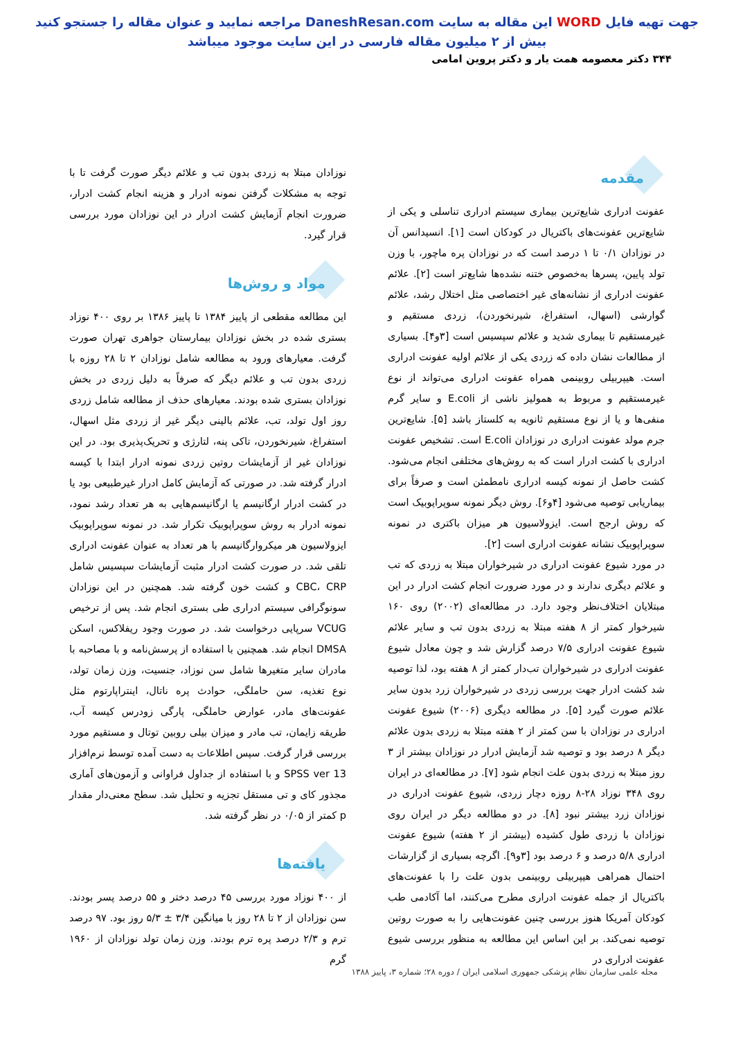جهت تهیه فایل WORD این مقاله به سایت DaneshResan.com مراجعه نمایید و عنوان مقاله را جستجو کنید
بیش از ۲ میلیون مقاله فارسی در این سایت موجود میباشد
۳۴۴ دکتر معصومه همت یار و دکتر پروین امامی
مقدمه
عفونت ادراری شایع‌ترین بیماری سیستم ادراری تناسلی و یکی از شایع‌ترین عفونت‌های باکتریال در کودکان است [۱]. انسیدانس آن در نوزادان ۰/۱ تا ۱ درصد است که در نوزادان پره ماچور، با وزن تولد پایین، پسرها به‌خصوص ختنه نشده‌ها شایع‌تر است [۲]. علائم عفونت ادراری از نشانه‌های غیر اختصاصی مثل اختلال رشد، علائم گوارشی (اسهال، استفراغ، شیرنخوردن)، زردی مستقیم و غیرمستقیم تا بیماری شدید و علائم سپسیس است [۳و۴]. بسیاری از مطالعات نشان داده که زردی یکی از علائم اولیه عفونت ادراری است. هیپربیلی روبینمی همراه عفونت ادراری می‌تواند از نوع غیرمستقیم و مربوط به همولیز ناشی از E.coli و سایر گرم منفی‌ها و یا از نوع مستقیم ثانویه به کلستاز باشد [۵]. شایع‌ترین جرم مولد عفونت ادراری در نوزادان E.coli است. تشخیص عفونت ادراری با کشت ادرار است که به روش‌های مختلفی انجام می‌شود. کشت حاصل از نمونه کیسه ادراری نامطمئن است و صرفاً برای بیماریابی توصیه می‌شود [۴و۶]. روش دیگر نمونه سوپراپوبیک است که روش ارجح است. ایزولاسیون هر میزان باکتری در نمونه سوپراپوبیک نشانه عفونت ادراری است [۲].
در مورد شیوع عفونت ادراری در شیرخواران مبتلا به زردی که تب و علائم دیگری ندارند و در مورد ضرورت انجام کشت ادرار در این مبتلایان اختلاف‌نظر وجود دارد. در مطالعه‌ای (۲۰۰۲) روی ۱۶۰ شیرخوار کمتر از ۸ هفته مبتلا به زردی بدون تب و سایر علائم شیوع عفونت ادراری ۷/۵ درصد گزارش شد و چون معادل شیوع عفونت ادراری در شیرخواران تب‌دار کمتر از ۸ هفته بود، لذا توصیه شد کشت ادرار جهت بررسی زردی در شیرخواران زرد بدون سایر علائم صورت گیرد [۵]. در مطالعه دیگری (۲۰۰۶) شیوع عفونت ادراری در نوزادان با سن کمتر از ۲ هفته مبتلا به زردی بدون علائم دیگر ۸ درصد بود و توصیه شد آزمایش ادرار در نوزادان بیشتر از ۳ روز مبتلا به زردی بدون علت انجام شود [۷]. در مطالعه‌ای در ایران روی ۳۴۸ نوزاد ۲۸-۸ روزه دچار زردی، شیوع عفونت ادراری در نوزادان زرد بیشتر نبود [۸]. در دو مطالعه دیگر در ایران روی نوزادان با زردی طول کشیده (بیشتر از ۲ هفته) شیوع عفونت ادراری ۵/۸ درصد و ۶ درصد بود [۳و۹]. اگرچه بسیاری از گزارشات احتمال همراهی هیپربیلی روبینمی بدون علت را با عفونت‌های باکتریال از جمله عفونت ادراری مطرح می‌کنند، اما آکادمی طب کودکان آمریکا هنوز بررسی چنین عفونت‌هایی را به صورت روتین توصیه نمی‌کند. بر این اساس این مطالعه به منظور بررسی شیوع عفونت ادراری در
نوزادان مبتلا به زردی بدون تب و علائم دیگر صورت گرفت تا با توجه به مشکلات گرفتن نمونه ادرار و هزینه انجام کشت ادرار، ضرورت انجام آزمایش کشت ادرار در این نوزادان مورد بررسی قرار گیرد.
مواد و روش‌ها
این مطالعه مقطعی از پاییز ۱۳۸۴ تا پاییز ۱۳۸۶ بر روی ۴۰۰ نوزاد بستری شده در بخش نوزادان بیمارستان جواهری تهران صورت گرفت. معیارهای ورود به مطالعه شامل نوزادان ۲ تا ۲۸ روزه با زردی بدون تب و علائم دیگر که صرفاً به دلیل زردی در بخش نوزادان بستری شده بودند. معیارهای حذف از مطالعه شامل زردی روز اول تولد، تب، علائم بالینی دیگر غیر از زردی مثل اسهال، استفراغ، شیرنخوردن، تاکی پنه، لتارژی و تحریک‌پذیری بود. در این نوزادان غیر از آزمایشات روتین زردی نمونه ادرار ابتدا با کیسه ادرار گرفته شد. در صورتی که آزمایش کامل ادرار غیرطبیعی بود یا در کشت ادرار ارگانیسم یا ارگانیسم‌هایی به هر تعداد رشد نمود، نمونه ادرار به روش سوپراپوبیک تکرار شد. در نمونه سوپراپوبیک ایزولاسیون هر میکروارگانیسم با هر تعداد به عنوان عفونت ادراری تلقی شد. در صورت کشت ادرار مثبت آزمایشات سپسیس شامل CBC، CRP و کشت خون گرفته شد. همچنین در این نوزادان سونوگرافی سیستم ادراری طی بستری انجام شد. پس از ترخیص VCUG سرپایی درخواست شد. در صورت وجود ریفلاکس، اسکن DMSA انجام شد. همچنین با استفاده از پرسش‌نامه و با مصاحبه با مادران سایر متغیرها شامل سن نوزاد، جنسیت، وزن زمان تولد، نوع تغذیه، سن حاملگی، حوادث پره ناتال، اینتراپارتوم مثل عفونت‌های مادر، عوارض حاملگی، پارگی زودرس کیسه آب، طریقه زایمان، تب مادر و میزان بیلی روبین توتال و مستقیم مورد بررسی قرار گرفت. سپس اطلاعات به دست آمده توسط نرم‌افزار SPSS ver 13 و با استفاده از جداول فراوانی و آزمون‌های آماری مجذور کای و تی مستقل تجزیه و تحلیل شد. سطح معنی‌دار مقدار p کمتر از ۰/۰۵ در نظر گرفته شد.
یافته‌ها
از ۴۰۰ نوزاد مورد بررسی ۴۵ درصد دختر و ۵۵ درصد پسر بودند. سن نوزادان از ۲ تا ۲۸ روز با میانگین ۳/۴ ± ۵/۳ روز بود. ۹۷ درصد ترم و ۲/۳ درصد پره ترم بودند. وزن زمان تولد نوزادان از ۱۹۶۰ گرم
مجله علمی سازمان نظام پزشکی جمهوری اسلامی ایران / دوره ۲۸؛ شماره ۳، پاییز ۱۳۸۸